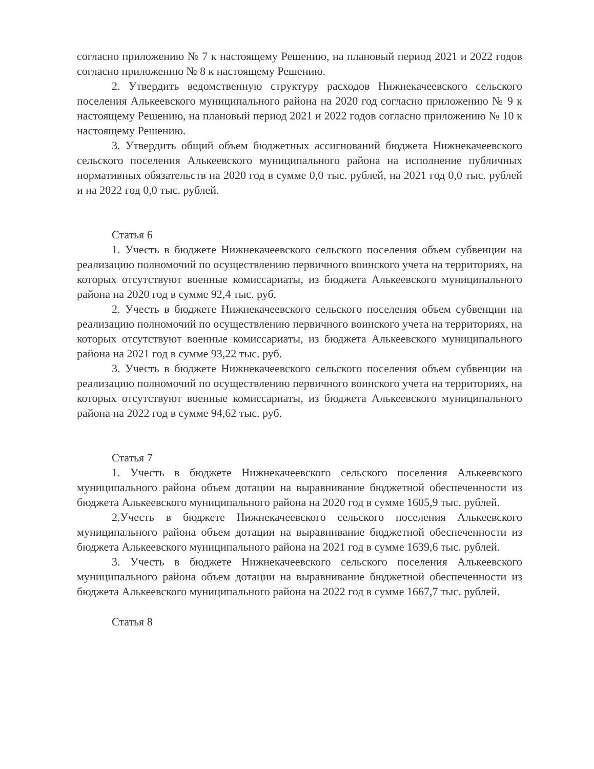согласно приложению № 7 к настоящему Решению, на плановый период 2021 и 2022 годов согласно приложению № 8 к настоящему Решению.
2. Утвердить ведомственную структуру расходов Нижнекачеевского сельского поселения Алькеевского муниципального района на 2020 год согласно приложению № 9 к настоящему Решению, на плановый период 2021 и 2022 годов согласно приложению № 10 к настоящему Решению.
3. Утвердить общий объем бюджетных ассигнований бюджета Нижнекачеевского сельского поселения Алькеевского муниципального района на исполнение публичных нормативных обязательств на 2020 год в сумме 0,0 тыс. рублей, на 2021 год 0,0 тыс. рублей и на 2022 год 0,0 тыс. рублей.
Статья 6
1. Учесть в бюджете Нижнекачеевского сельского поселения объем субвенции на реализацию полномочий по осуществлению первичного воинского учета на территориях, на которых отсутствуют военные комиссариаты, из бюджета Алькеевского муниципального района на 2020 год в сумме 92,4 тыс. руб.
2. Учесть в бюджете Нижнекачеевского сельского поселения объем субвенции на реализацию полномочий по осуществлению первичного воинского учета на территориях, на которых отсутствуют военные комиссариаты, из бюджета Алькеевского муниципального района на 2021 год в сумме 93,22 тыс. руб.
3. Учесть в бюджете Нижнекачеевского сельского поселения объем субвенции на реализацию полномочий по осуществлению первичного воинского учета на территориях, на которых отсутствуют военные комиссариаты, из бюджета Алькеевского муниципального района на 2022 год в сумме 94,62 тыс. руб.
Статья 7
1. Учесть в бюджете Нижнекачеевского сельского поселения Алькеевского муниципального района объем дотации на выравнивание бюджетной обеспеченности из бюджета Алькеевского муниципального района на 2020 год в сумме 1605,9 тыс. рублей.
2.Учесть в бюджете Нижнекачеевского сельского поселения Алькеевского муниципального района объем дотации на выравнивание бюджетной обеспеченности из бюджета Алькеевского муниципального района на 2021 год в сумме 1639,6 тыс. рублей.
3. Учесть в бюджете Нижнекачеевского сельского поселения Алькеевского муниципального района объем дотации на выравнивание бюджетной обеспеченности из бюджета Алькеевского муниципального района на 2022 год в сумме 1667,7 тыс. рублей.
Статья 8